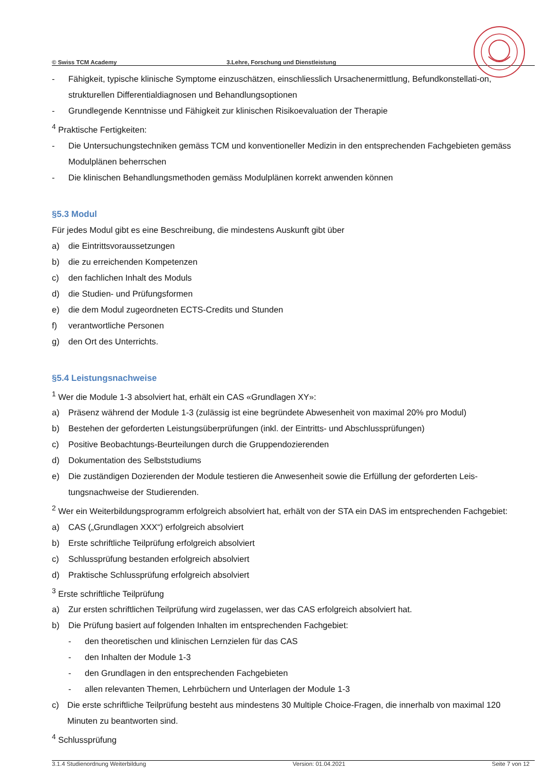© Swiss TCM Academy 3.Lehre, Forschung und Dienstleistung
- Fähigkeit, typische klinische Symptome einzuschätzen, einschliesslich Ursachenermittlung, Befundkonstellati-on, strukturellen Differentialdiagnosen und Behandlungsoptionen
- Grundlegende Kenntnisse und Fähigkeit zur klinischen Risikoevaluation der Therapie
<sup>4</sup> Praktische Fertigkeiten:
- Die Untersuchungstechniken gemäss TCM und konventioneller Medizin in den entsprechenden Fachgebieten gemäss Modulplänen beherrschen
- Die klinischen Behandlungsmethoden gemäss Modulplänen korrekt anwenden können
§5.3 Modul
Für jedes Modul gibt es eine Beschreibung, die mindestens Auskunft gibt über
a) die Eintrittsvoraussetzungen
b) die zu erreichenden Kompetenzen
c) den fachlichen Inhalt des Moduls
d) die Studien- und Prüfungsformen
e) die dem Modul zugeordneten ECTS-Credits und Stunden
f) verantwortliche Personen
g) den Ort des Unterrichts.
§5.4 Leistungsnachweise
<sup>1</sup> Wer die Module 1-3 absolviert hat, erhält ein CAS «Grundlagen XY»:
a) Präsenz während der Module 1-3 (zulässig ist eine begründete Abwesenheit von maximal 20% pro Modul)
b) Bestehen der geforderten Leistungsüberprüfungen (inkl. der Eintritts- und Abschlussprüfungen)
c) Positive Beobachtungs-Beurteilungen durch die Gruppendozierenden
d) Dokumentation des Selbststudiums
e) Die zuständigen Dozierenden der Module testieren die Anwesenheit sowie die Erfüllung der geforderten Leis-tungsnachweise der Studierenden.
<sup>2</sup> Wer ein Weiterbildungsprogramm erfolgreich absolviert hat, erhält von der STA ein DAS im entsprechenden Fachgebiet:
a) CAS („Grundlagen XXX“) erfolgreich absolviert
b) Erste schriftliche Teilprüfung erfolgreich absolviert
c) Schlussprüfung bestanden erfolgreich absolviert
d) Praktische Schlussprüfung erfolgreich absolviert
<sup>3</sup> Erste schriftliche Teilprüfung
a) Zur ersten schriftlichen Teilprüfung wird zugelassen, wer das CAS erfolgreich absolviert hat.
b) Die Prüfung basiert auf folgenden Inhalten im entsprechenden Fachgebiet:
- den theoretischen und klinischen Lernzielen für das CAS
- den Inhalten der Module 1-3
- den Grundlagen in den entsprechenden Fachgebieten
- allen relevanten Themen, Lehrbüchern und Unterlagen der Module 1-3
c) Die erste schriftliche Teilprüfung besteht aus mindestens 30 Multiple Choice-Fragen, die innerhalb von maximal 120 Minuten zu beantworten sind.
<sup>4</sup> Schlussprüfung
3.1.4 Studienordnung Weiterbildung Version: 01.04.2021 Seite 7 von 12